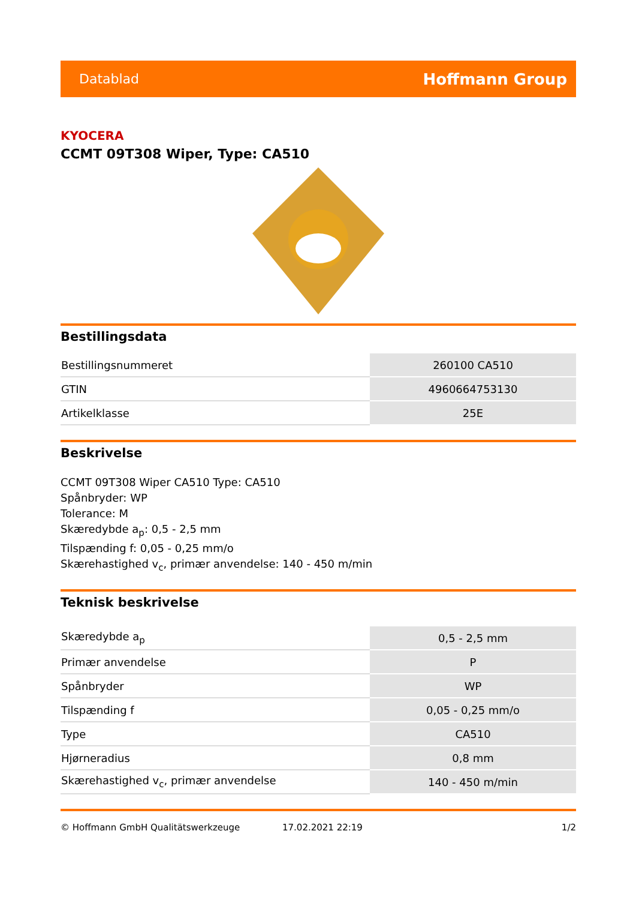Datablad Hoffmann Group
KYOCERA
CCMT 09T308 Wiper, Type: CA510
Bestillingsdata
| Bestillingsnummeret | 260100 CA510 |
| GTIN | 4960664753130 |
| Artikelklasse | 25E |
Beskrivelse
CCMT 09T308 Wiper CA510 Type: CA510
Spånbryder: WP
Tolerance: M
Skæredybde a<sub>p</sub>: 0,5 - 2,5 mm
Tilspænding f: 0,05 - 0,25 mm/o
Skærehastighed v<sub>c</sub>, primær anvendelse: 140 - 450 m/min
Teknisk beskrivelse
| Skæredybde a<sub>p</sub> | 0,5 - 2,5 mm |
| Primær anvendelse | P |
| Spånbryder | WP |
| Tilspænding f | 0,05 - 0,25 mm/o |
| Type | CA510 |
| Hjørneradius | 0,8 mm |
| Skærehastighed v<sub>c</sub>, primær anvendelse | 140 - 450 m/min |
© Hoffmann GmbH Qualitätswerkzeuge 17.02.2021 22:19 1/2